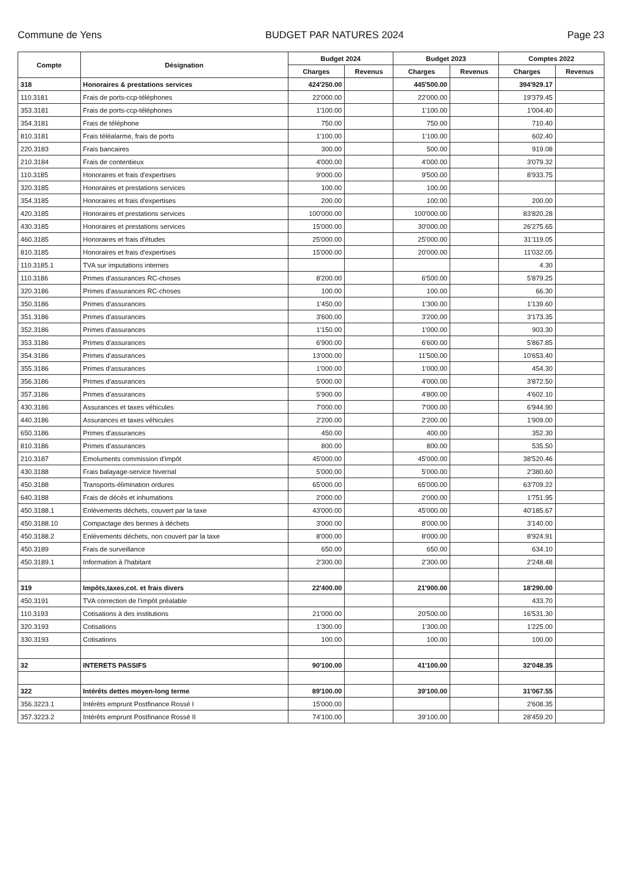Commune de Yens BUDGET PAR NATURES 2024 Page 23
| Compte | Désignation | Budget 2024 | | Budget 2023 | | Comptes 2022 | |
| --- | --- | --- | --- | --- | --- | --- | --- |
| | | Charges | Revenus | Charges | Revenus | Charges | Revenus |
| 318 | Honoraires & prestations services | 424'250.00 | | 445'500.00 | | 394'929.17 | |
| 110.3181 | Frais de ports-ccp-téléphones | 22'000.00 | | 22'000.00 | | 19'379.45 | |
| 353.3181 | Frais de ports-ccp-téléphones | 1'100.00 | | 1'100.00 | | 1'004.40 | |
| 354.3181 | Frais de téléphone | 750.00 | | 750.00 | | 710.40 | |
| 810.3181 | Frais téléalarme, frais de ports | 1'100.00 | | 1'100.00 | | 602.40 | |
| 220.3183 | Frais bancaires | 300.00 | | 500.00 | | 919.08 | |
| 210.3184 | Frais de contentieux | 4'000.00 | | 4'000.00 | | 3'079.32 | |
| 110.3185 | Honoraires et frais d'expertises | 9'000.00 | | 9'500.00 | | 8'933.75 | |
| 320.3185 | Honoraires et prestations services | 100.00 | | 100.00 | | | |
| 354.3185 | Honoraires et frais d'expertises | 200.00 | | 100.00 | | 200.00 | |
| 420.3185 | Honoraires et prestations services | 100'000.00 | | 100'000.00 | | 83'820.28 | |
| 430.3185 | Honoraires et prestations services | 15'000.00 | | 30'000.00 | | 26'275.65 | |
| 460.3185 | Honoraires et frais d'études | 25'000.00 | | 25'000.00 | | 31'119.05 | |
| 810.3185 | Honoraires et frais d'expertises | 15'000.00 | | 20'000.00 | | 11'032.05 | |
| 110.3185.1 | TVA sur imputations internes | | | | | 4.30 | |
| 110.3186 | Primes d'assurances RC-choses | 8'200.00 | | 6'500.00 | | 5'879.25 | |
| 320.3186 | Primes d'assurances RC-choses | 100.00 | | 100.00 | | 66.30 | |
| 350.3186 | Primes d'assurances | 1'450.00 | | 1'300.00 | | 1'139.60 | |
| 351.3186 | Primes d'assurances | 3'600.00 | | 3'200.00 | | 3'173.35 | |
| 352.3186 | Primes d'assurances | 1'150.00 | | 1'000.00 | | 903.30 | |
| 353.3186 | Primes d'assurances | 6'900.00 | | 6'600.00 | | 5'867.85 | |
| 354.3186 | Primes d'assurances | 13'000.00 | | 11'500.00 | | 10'653.40 | |
| 355.3186 | Primes d'assurances | 1'000.00 | | 1'000.00 | | 454.30 | |
| 356.3186 | Primes d'assurances | 5'000.00 | | 4'000.00 | | 3'872.50 | |
| 357.3186 | Primes d'assurances | 5'900.00 | | 4'800.00 | | 4'602.10 | |
| 430.3186 | Assurances et taxes véhicules | 7'000.00 | | 7'000.00 | | 6'944.90 | |
| 440.3186 | Assurances et taxes véhicules | 2'200.00 | | 2'200.00 | | 1'909.00 | |
| 650.3186 | Primes d'assurances | 450.00 | | 400.00 | | 352.30 | |
| 810.3186 | Primes d'assurances | 800.00 | | 800.00 | | 535.50 | |
| 210.3187 | Emoluments commission d'impôt | 45'000.00 | | 45'000.00 | | 38'520.46 | |
| 430.3188 | Frais balayage-service hivernal | 5'000.00 | | 5'000.00 | | 2'380.60 | |
| 450.3188 | Transports-élimination ordures | 65'000.00 | | 65'000.00 | | 63'709.22 | |
| 640.3188 | Frais de décès et inhumations | 2'000.00 | | 2'000.00 | | 1'751.95 | |
| 450.3188.1 | Enlèvements déchets, couvert par la taxe | 43'000.00 | | 45'000.00 | | 40'185.67 | |
| 450.3188.10 | Compactage des bennes à déchets | 3'000.00 | | 8'000.00 | | 3'140.00 | |
| 450.3188.2 | Enlèvements déchets, non couvert par la taxe | 8'000.00 | | 8'000.00 | | 8'924.91 | |
| 450.3189 | Frais de surveillance | 650.00 | | 650.00 | | 634.10 | |
| 450.3189.1 | Information à l'habitant | 2'300.00 | | 2'300.00 | | 2'248.48 | |
| 319 | Impôts,taxes,cot. et frais divers | 22'400.00 | | 21'900.00 | | 18'290.00 | |
| 450.3191 | TVA correction de l'impôt préalable | | | | | 433.70 | |
| 110.3193 | Cotisations à des institutions | 21'000.00 | | 20'500.00 | | 16'531.30 | |
| 320.3193 | Cotisations | 1'300.00 | | 1'300.00 | | 1'225.00 | |
| 330.3193 | Cotisations | 100.00 | | 100.00 | | 100.00 | |
| 32 | INTERETS PASSIFS | 90'100.00 | | 41'100.00 | | 32'048.35 | |
| 322 | Intérêts dettes moyen-long terme | 89'100.00 | | 39'100.00 | | 31'067.55 | |
| 356.3223.1 | Intérêts emprunt Postfinance Rossé I | 15'000.00 | | | | 2'608.35 | |
| 357.3223.2 | Intérêts emprunt Postfinance Rossé II | 74'100.00 | | 39'100.00 | | 28'459.20 | |